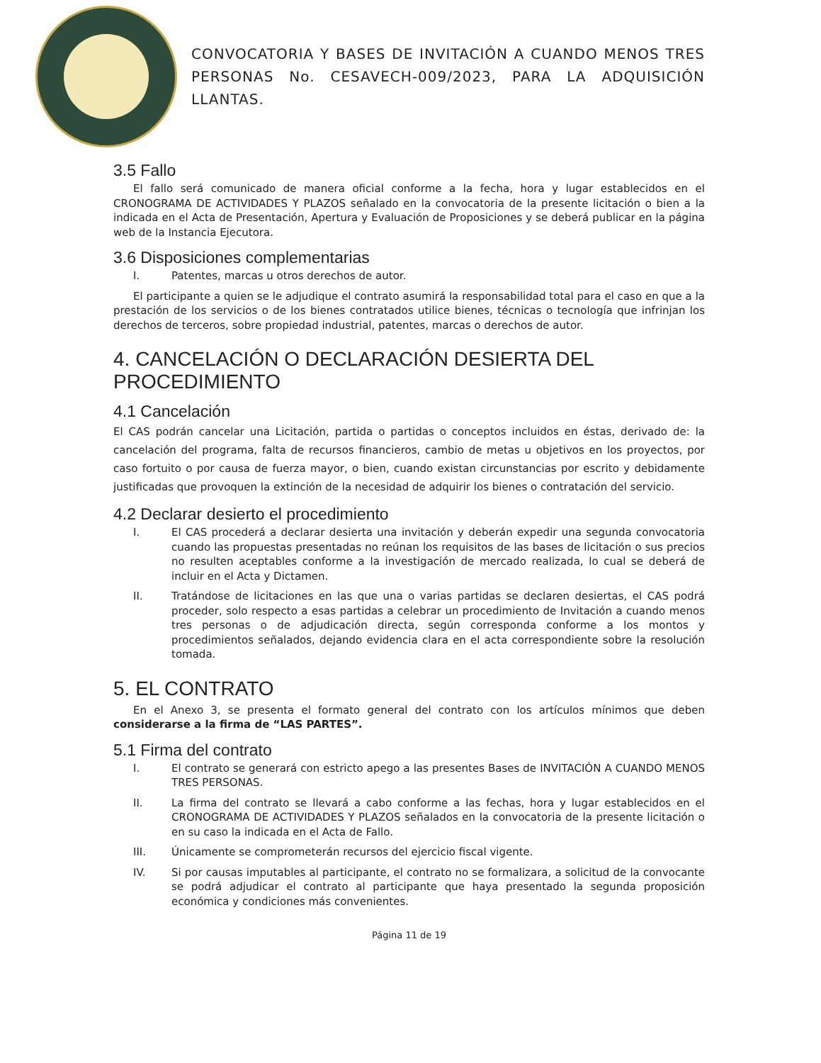CONVOCATORIA Y BASES DE INVITACIÓN A CUANDO MENOS TRES PERSONAS No. CESAVECH-009/2023, PARA LA ADQUISICIÓN LLANTAS.
3.5 Fallo
El fallo será comunicado de manera oficial conforme a la fecha, hora y lugar establecidos en el CRONOGRAMA DE ACTIVIDADES Y PLAZOS señalado en la convocatoria de la presente licitación o bien a la indicada en el Acta de Presentación, Apertura y Evaluación de Proposiciones y se deberá publicar en la página web de la Instancia Ejecutora.
3.6 Disposiciones complementarias
I. Patentes, marcas u otros derechos de autor.
El participante a quien se le adjudique el contrato asumirá la responsabilidad total para el caso en que a la prestación de los servicios o de los bienes contratados utilice bienes, técnicas o tecnología que infrinjan los derechos de terceros, sobre propiedad industrial, patentes, marcas o derechos de autor.
4. CANCELACIÓN O DECLARACIÓN DESIERTA DEL PROCEDIMIENTO
4.1 Cancelación
El CAS podrán cancelar una Licitación, partida o partidas o conceptos incluidos en éstas, derivado de: la cancelación del programa, falta de recursos financieros, cambio de metas u objetivos en los proyectos, por caso fortuito o por causa de fuerza mayor, o bien, cuando existan circunstancias por escrito y debidamente justificadas que provoquen la extinción de la necesidad de adquirir los bienes o contratación del servicio.
4.2 Declarar desierto el procedimiento
I. El CAS procederá a declarar desierta una invitación y deberán expedir una segunda convocatoria cuando las propuestas presentadas no reúnan los requisitos de las bases de licitación o sus precios no resulten aceptables conforme a la investigación de mercado realizada, lo cual se deberá de incluir en el Acta y Dictamen.
II. Tratándose de licitaciones en las que una o varias partidas se declaren desiertas, el CAS podrá proceder, solo respecto a esas partidas a celebrar un procedimiento de Invitación a cuando menos tres personas o de adjudicación directa, según corresponda conforme a los montos y procedimientos señalados, dejando evidencia clara en el acta correspondiente sobre la resolución tomada.
5. EL CONTRATO
En el Anexo 3, se presenta el formato general del contrato con los artículos mínimos que deben considerarse a la firma de “LAS PARTES”.
5.1 Firma del contrato
I. El contrato se generará con estricto apego a las presentes Bases de INVITACIÓN A CUANDO MENOS TRES PERSONAS.
II. La firma del contrato se llevará a cabo conforme a las fechas, hora y lugar establecidos en el CRONOGRAMA DE ACTIVIDADES Y PLAZOS señalados en la convocatoria de la presente licitación o en su caso la indicada en el Acta de Fallo.
III. Únicamente se comprometerán recursos del ejercicio fiscal vigente.
IV. Si por causas imputables al participante, el contrato no se formalizara, a solicitud de la convocante se podrá adjudicar el contrato al participante que haya presentado la segunda proposición económica y condiciones más convenientes.
Página 11 de 19